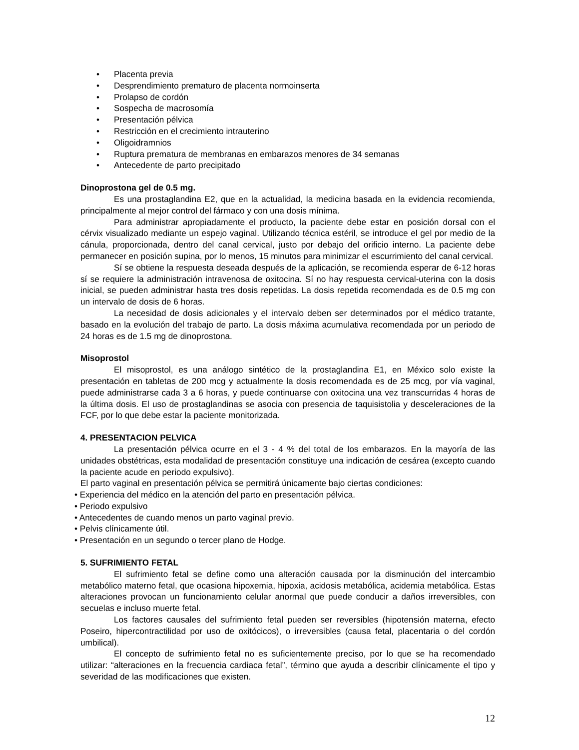• Placenta previa
• Desprendimiento prematuro de placenta normoinserta
• Prolapso de cordón
• Sospecha de macrosomía
• Presentación pélvica
• Restricción en el crecimiento intrauterino
• Oligoidramnios
• Ruptura prematura de membranas en embarazos menores de 34 semanas
• Antecedente de parto precipitado
Dinoprostona gel de 0.5 mg.
Es una prostaglandina E2, que en la actualidad, la medicina basada en la evidencia recomienda, principalmente al mejor control del fármaco y con una dosis mínima.
Para administrar apropiadamente el producto, la paciente debe estar en posición dorsal con el cérvix visualizado mediante un espejo vaginal. Utilizando técnica estéril, se introduce el gel por medio de la cánula, proporcionada, dentro del canal cervical, justo por debajo del orificio interno. La paciente debe permanecer en posición supina, por lo menos, 15 minutos para minimizar el escurrimiento del canal cervical.
Sí se obtiene la respuesta deseada después de la aplicación, se recomienda esperar de 6-12 horas sí se requiere la administración intravenosa de oxitocina. Sí no hay respuesta cervical-uterina con la dosis inicial, se pueden administrar hasta tres dosis repetidas. La dosis repetida recomendada es de 0.5 mg con un intervalo de dosis de 6 horas.
La necesidad de dosis adicionales y el intervalo deben ser determinados por el médico tratante, basado en la evolución del trabajo de parto. La dosis máxima acumulativa recomendada por un periodo de 24 horas es de 1.5 mg de dinoprostona.
Misoprostol
El misoprostol, es una análogo sintético de la prostaglandina E1, en México solo existe la presentación en tabletas de 200 mcg y actualmente la dosis recomendada es de 25 mcg, por vía vaginal, puede administrarse cada 3 a 6 horas, y puede continuarse con oxitocina una vez transcurridas 4 horas de la última dosis. El uso de prostaglandinas se asocia con presencia de taquisistolia y desceleraciones de la FCF, por lo que debe estar la paciente monitorizada.
4. PRESENTACION PELVICA
La presentación pélvica ocurre en el 3 - 4 % del total de los embarazos. En la mayoría de las unidades obstétricas, esta modalidad de presentación constituye una indicación de cesárea (excepto cuando la paciente acude en periodo expulsivo).
El parto vaginal en presentación pélvica se permitirá únicamente bajo ciertas condiciones:
• Experiencia del médico en la atención del parto en presentación pélvica.
• Periodo expulsivo
• Antecedentes de cuando menos un parto vaginal previo.
• Pelvis clínicamente útil.
• Presentación en un segundo o tercer plano de Hodge.
5. SUFRIMIENTO FETAL
El sufrimiento fetal se define como una alteración causada por la disminución del intercambio metabólico materno fetal, que ocasiona hipoxemia, hipoxia, acidosis metabólica, acidemia metabólica. Estas alteraciones provocan un funcionamiento celular anormal que puede conducir a daños irreversibles, con secuelas e incluso muerte fetal.
Los factores causales del sufrimiento fetal pueden ser reversibles (hipotensión materna, efecto Poseiro, hipercontractilidad por uso de oxitócicos), o irreversibles (causa fetal, placentaria o del cordón umbilical).
El concepto de sufrimiento fetal no es suficientemente preciso, por lo que se ha recomendado utilizar: “alteraciones en la frecuencia cardiaca fetal”, término que ayuda a describir clínicamente el tipo y severidad de las modificaciones que existen.
12